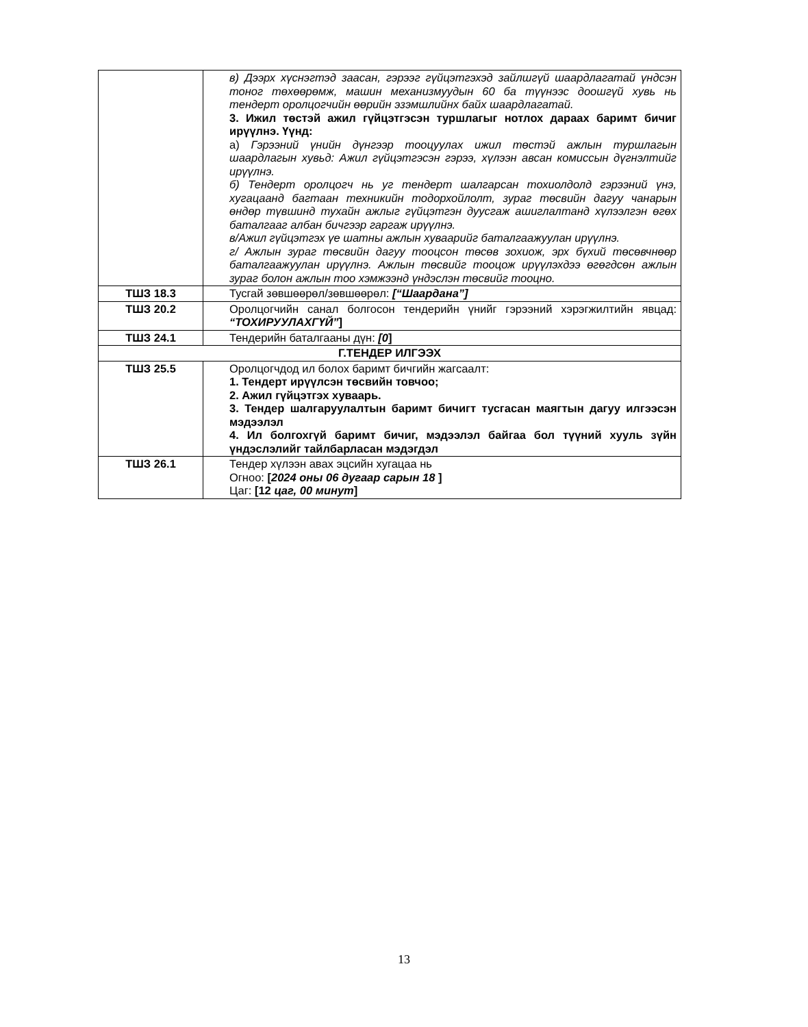| | в) Дээрх хүснэгтэд заасан, гэрээг гүйцэтгэхэд зайлшгүй шаардлагатай үндсэн тоног төхөөрөмж, машин механизмуудын 60 ба түүнээс доошгүй хувь нь тендерт оролцогчийн өөрийн эзэмшлийнх байх шаардлагатай. 3. Ижил төстэй ажил гүйцэтгэсэн туршлагыг нотлох дараах баримт бичиг ирүүлнэ. Үүнд: а) Гэрээний үнийн дүнгээр тооцуулах ижил төстэй ажлын туршлагын шаардлагын хувьд: Ажил гүйцэтгэсэн гэрээ, хүлээн авсан комиссын дүгнэлтийг ирүүлнэ. б) Тендерт оролцогч нь уг тендерт шалгарсан тохиолдолд гэрээний үнэ, хугацаанд багтаан техникийн тодорхойлолт, зураг төсвийн дагуу чанарын өндөр түвшинд тухайн ажлыг гүйцэтгэн дуусгаж ашиглалтанд хүлээлгэн өгөх баталгааг албан бичгээр гаргаж ирүүлнэ. в/Ажил гүйцэтгэх үе шатны ажлын хуваарийг баталгаажуулан ирүүлнэ. г/ Ажлын зураг төсвийн дагуу тооцсон төсөв зохиож, эрх бүхий төсөвчнөөр баталгаажуулан ирүүлнэ. Ажлын төсвийг тооцож ирүүлэхдээ өгөгдсөн ажлын зураг болон ажлын тоо хэмжээнд үндэслэн төсвийг тооцно. |
| ТШЗ 18.3 | Тусгай зөвшөөрөл/зөвшөөрөл: [“Шаардана”] |
| ТШЗ 20.2 | Оролцогчийн санал болгосон тендерийн үнийг гэрээний хэрэгжилтийн явцад: “ТОХИРУУЛАХГҮЙ” ] |
| ТШЗ 24.1 | Тендерийн баталгааны дүн: [0 ] |
| Г.ТЕНДЕР ИЛГЭЭХ | |
| ТШЗ 25.5 | Оролцогчдод ил болох баримт бичгийн жагсаалт: 1. Тендерт ирүүлсэн төсвийн товчоо; 2. Ажил гүйцэтгэх хуваарь. 3. Тендер шалгаруулалтын баримт бичигт тусгасан маягтын дагуу илгээсэн мэдээлэл 4. Ил болгохгүй баримт бичиг, мэдээлэл байгаа бол түүний хууль зүйн үндэслэлийг тайлбарласан мэдэгдэл |
| ТШЗ 26.1 | Тендер хүлээн авах эцсийн хугацаа нь Огноо: [ 2024 оны 06 дугаар сарын 18 ] Цаг: [12 цаг, 00 минут ] |
13